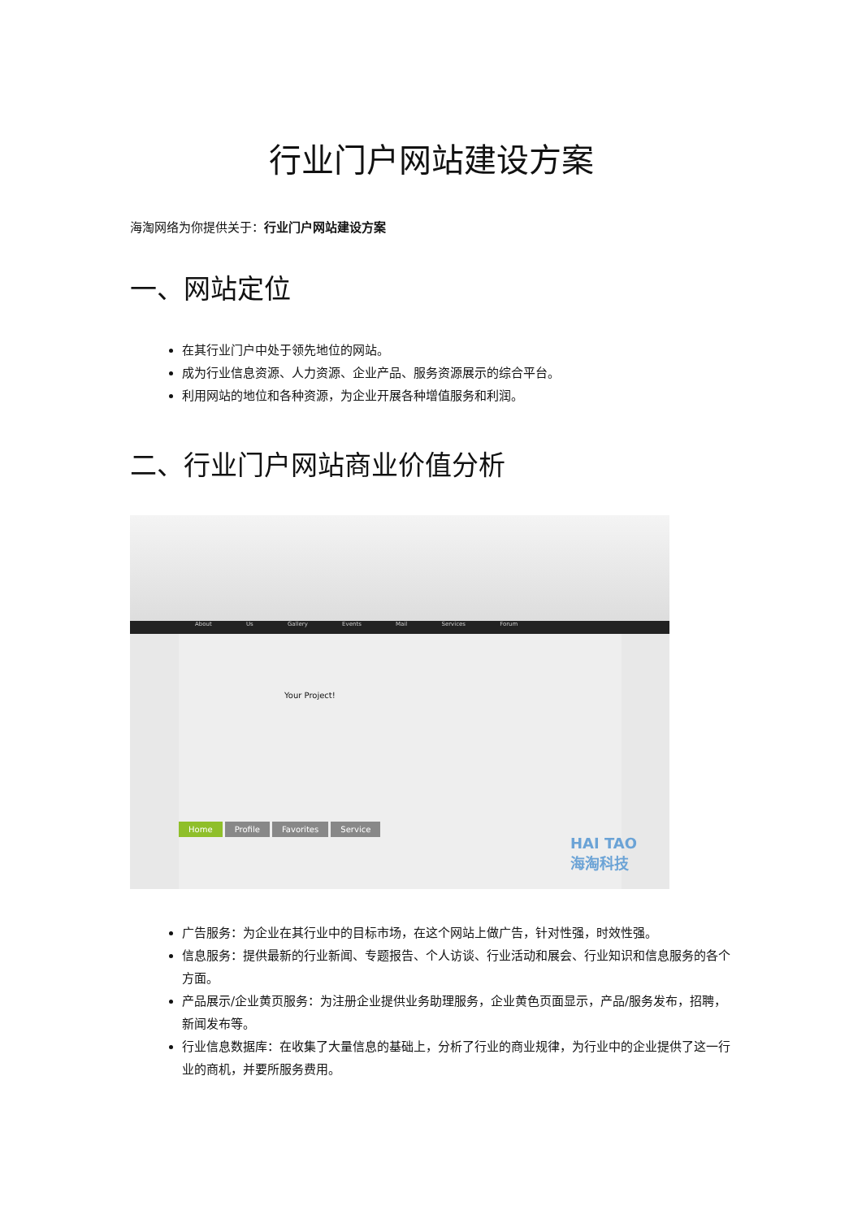行业门户网站建设方案
海淘网络为你提供关于：行业门户网站建设方案
一、网站定位
在其行业门户中处于领先地位的网站。
成为行业信息资源、人力资源、企业产品、服务资源展示的综合平台。
利用网站的地位和各种资源，为企业开展各种增值服务和利润。
二、行业门户网站商业价值分析
About Us Gallery Events Mail Services Forum
Your Project!
Home Profile Favorites Service
HAI TAO
海淘科技
广告服务：为企业在其行业中的目标市场，在这个网站上做广告，针对性强，时效性强。
信息服务：提供最新的行业新闻、专题报告、个人访谈、行业活动和展会、行业知识和信息服务的各个方面。
产品展示/企业黄页服务：为注册企业提供业务助理服务，企业黄色页面显示，产品/服务发布，招聘，新闻发布等。
行业信息数据库：在收集了大量信息的基础上，分析了行业的商业规律，为行业中的企业提供了这一行业的商机，并要所服务费用。